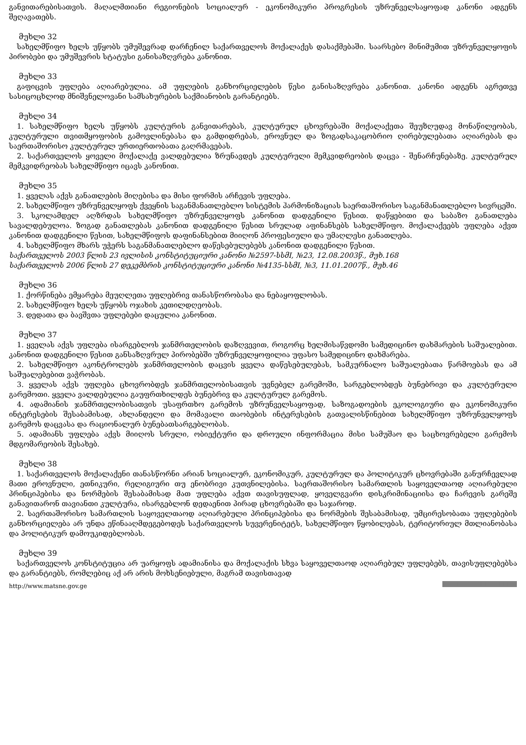განვითარებისათვის. მაღალმთიანი რეგიონების სოციალურ - ეკონომიკური პროგრესის უზრუნველსაყოფად კანონი ადგენს შეღავათებს.
მუხლი 32
სახელმწიფო ხელს უწყობს უმუშევრად დარჩენილ საქართველოს მოქალაქეს დასაქმებაში. საარსებო მინიმუმით უზრუნველყოფის პირობები და უმუშევრის სტატუსი განისაზღვრება კანონით.
მუხლი 33
გაფიცვის უფლება აღიარებულია. ამ უფლების განხორციელების წესი განისაზღვრება კანონით. კანონი ადგენს აგრეთვე სასიცოცხლოდ მნიშვნელოვანი სამსახურების საქმიანობის გარანტიებს.
მუხლი 34
1. სახელმწიფო ხელს უწყობს კულტურის განვითარებას, კულტურულ ცხოვრებაში მოქალაქეთა შეუზღუდავ მონაწილეობას, კულტურული თვითმყოფობის გამოვლინებასა და გამდიდრებას, ეროვნულ და ზოგადსაკაცობრიო ღირებულებათა აღიარებას და საერთაშორისო კულტურულ ურთიერთობათა გაღრმავებას.
2. საქართველოს ყოველი მოქალაქე ვალდებულია ზრუნავდეს კულტურული მემკვიდრეობის დაცვა - შენარჩუნებაზე. კულტურულ მემკვიდრეობას სახელმწიფო იცავს კანონით.
მუხლი 35
1. ყველას აქვს განათლების მიღებისა და მისი ფორმის არჩევის უფლება.
2. სახელმწიფო უზრუნველყოფს ქვეყნის საგანმანათლებლო სისტემის ჰარმონიზაციას საერთაშორისო საგანმანათლებლო სივრცეში.
3. სკოლამდელ აღზრდას სახელმწიფო უზრუნველყოფს კანონით დადგენილი წესით. დაწყებითი და საბაზო განათლება სავალდებულოა. ზოგად განათლებას კანონით დადგენილი წესით სრულად აფინანსებს სახელმწიფო. მოქალაქეებს უფლება აქვთ კანონით დადგენილი წესით, სახელმწიფოს დაფინანსებით მიიღონ პროფესიული და უმაღლესი განათლება.
4. სახელმწიფო მხარს უჭერს საგანმანათლებლო დაწესებულებებს კანონით დადგენილი წესით.
საქართველოს 2003 წლის 23 ივლისის კონსტიტუციური კანონი №2597-სსმI, №23, 12.08.2003წ., მუხ.168
საქართველოს 2006 წლის 27 დეკემბრის კონსტიტუციური კანონი №4135-სსმI, №3, 11.01.2007წ., მუხ.46
მუხლი 36
1. ქორწინება ემყარება მეუღლეთა უფლებრივ თანასწორობასა და ნებაყოფლობას.
2. სახელმწიფო ხელს უწყობს ოჯახის კეთილდღეობას.
3. დედათა და ბავშვთა უფლებები დაცულია კანონით.
მუხლი 37
1. ყველას აქვს უფლება ისარგებლოს ჯანმრთელობის დაზღვევით, როგორც ხელმისაწვდომი სამედიცინო დახმარების საშუალებით. კანონით დადგენილი წესით განსაზღვრულ პირობებში უზრუნველყოფილია უფასო სამედიცინო დახმარება.
2. სახელმწიფო აკონტროლებს ჯანმრთელობის დაცვის ყველა დაწესებულებას, სამკურნალო საშუალებათა წარმოებას და ამ საშუალებებით ვაჭრობას.
3. ყველას აქვს უფლება ცხოვრობდეს ჯანმრთელობისათვის უვნებელ გარემოში, სარგებლობდეს ბუნებრივი და კულტურული გარემოთი. ყველა ვალდებულია გაუფრთხილდეს ბუნებრივ და კულტურულ გარემოს.
4. ადამიანის ჯანმრთელობისათვის უსაფრთხო გარემოს უზრუნველსაყოფად, საზოგადოების ეკოლოგიური და ეკონომიკური ინტერესების შესაბამისად, ახლანდელი და მომავალი თაობების ინტერესების გათვალისწინებით სახელმწიფო უზრუნველყოფს გარემოს დაცვასა და რაციონალურ ბუნებათსარგებლობას.
5. ადამიანს უფლება აქვს მიიღოს სრული, ობიექტური და დროული ინფორმაცია მისი სამუშაო და საცხოვრებელი გარემოს მდგომარეობის შესახებ.
მუხლი 38
1. საქართველოს მოქალაქენი თანასწორნი არიან სოციალურ, ეკონომიკურ, კულტურულ და პოლიტიკურ ცხოვრებაში განურჩევლად მათი ეროვნული, ეთნიკური, რელიგიური თუ ენობრივი კუთვნილებისა. საერთაშორისო სამართლის საყოველთაოდ აღიარებული პრინციპებისა და ნორმების შესაბამისად მათ უფლება აქვთ თავისუფლად, ყოველგვარი დისკრიმინაციისა და ჩარევის გარეშე განავითარონ თავიანთი კულტურა, ისარგებლონ დედაენით პირად ცხოვრებაში და საჯაროდ.
2. საერთაშორისო სამართლის საყოველთაოდ აღიარებული პრინციპებისა და ნორმების შესაბამისად, უმცირესობათა უფლებების განხორციელება არ უნდა ეწინააღმდეგებოდეს საქართველოს სუვერენიტეტს, სახელმწიფო წყობილებას, ტერიტორიულ მთლიანობასა და პოლიტიკურ დამოუკიდებლობას.
მუხლი 39
საქართველოს კონსტიტუცია არ უარყოფს ადამიანისა და მოქალაქის სხვა საყოველთაოდ აღიარებულ უფლებებს, თავისუფლებებსა და გარანტიებს, რომლებიც აქ არ არის მოხსენიებული, მაგრამ თავისთავად
http://www.matsne.gov.ge